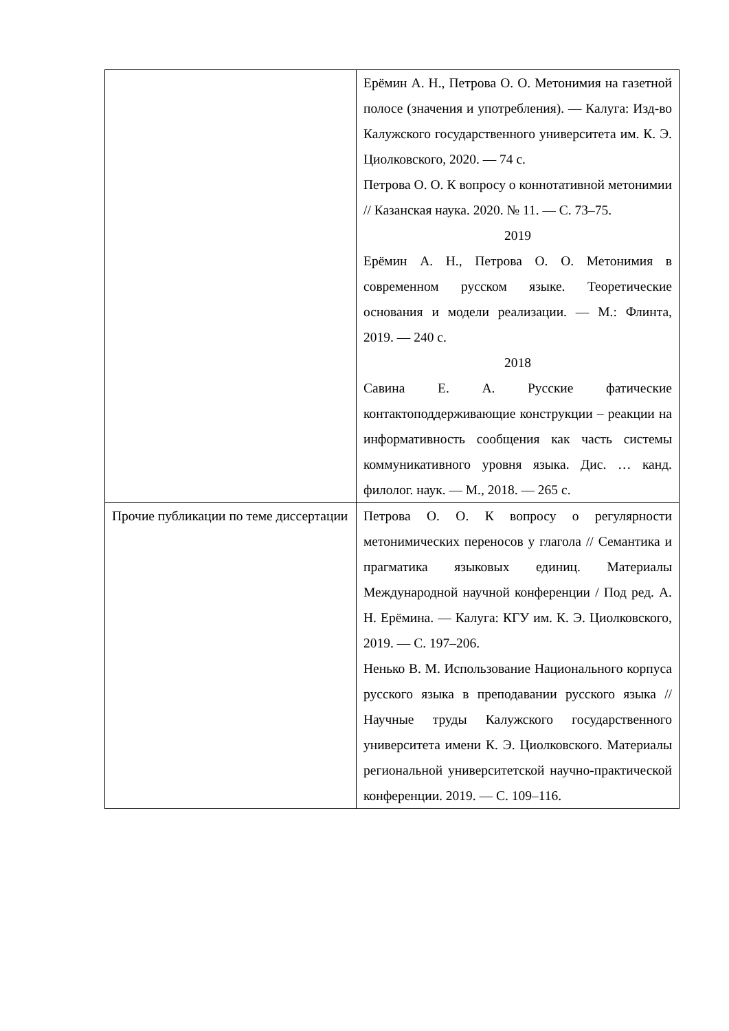| | Ерёмин А. Н., Петрова О. О. Метонимия на газетной полосе (значения и употребления). — Калуга: Изд-во Калужского государственного университета им. К. Э. Циолковского, 2020. — 74 с. Петрова О. О. К вопросу о коннотативной метонимии // Казанская наука. 2020. № 11. — С. 73–75. 2019 Ерёмин А. Н., Петрова О. О. Метонимия в современном русском языке. Теоретические основания и модели реализации. — М.: Флинта, 2019. — 240 с. 2018 Савина Е. А. Русские фатические контактоподдерживающие конструкции – реакции на информативность сообщения как часть системы коммуникативного уровня языка. Дис. … канд. филолог. наук. — М., 2018. — 265 с. |
| Прочие публикации по теме диссертации | Петрова О. О. К вопросу о регулярности метонимических переносов у глагола // Семантика и прагматика языковых единиц. Материалы Международной научной конференции / Под ред. А. Н. Ерёмина. — Калуга: КГУ им. К. Э. Циолковского, 2019. — С. 197–206. Ненько В. М. Использование Национального корпуса русского языка в преподавании русского языка // Научные труды Калужского государственного университета имени К. Э. Циолковского. Материалы региональной университетской научно-практической конференции. 2019. — С. 109–116. |